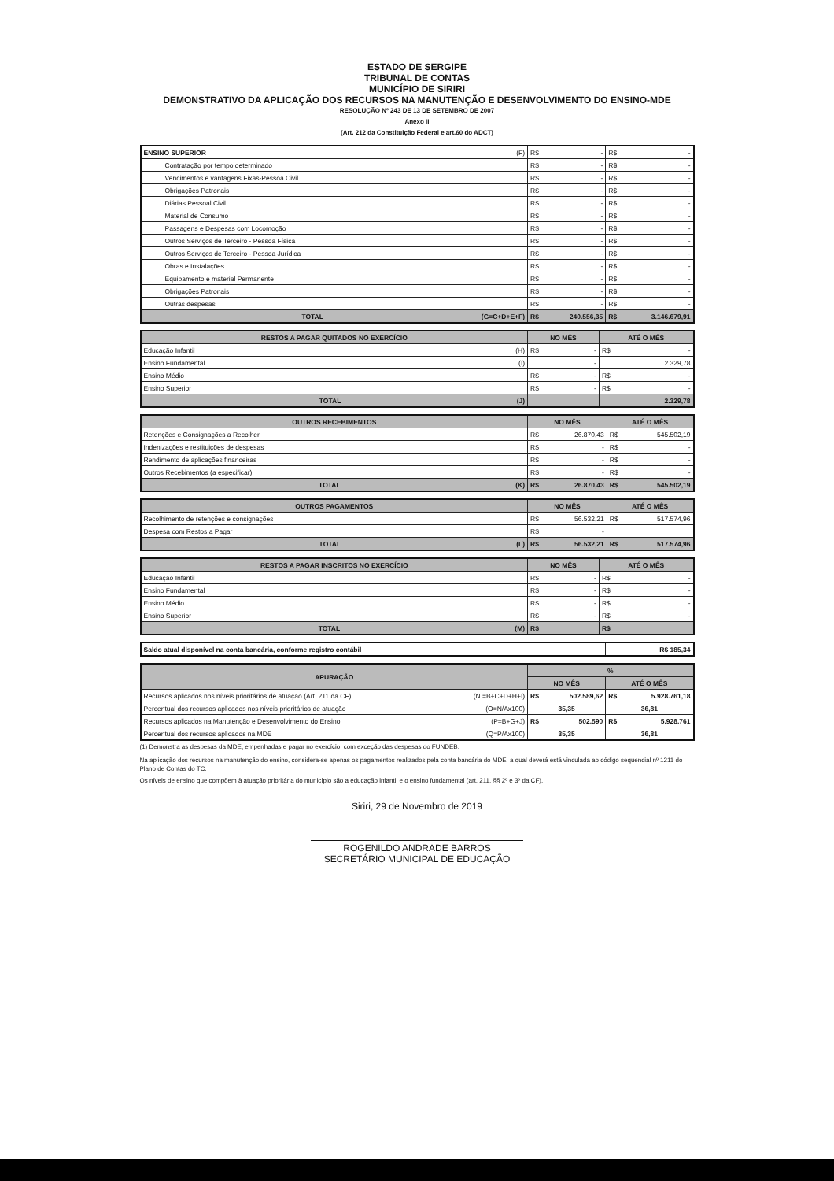ESTADO DE SERGIPE
TRIBUNAL DE CONTAS
MUNICÍPIO DE SIRIRI
DEMONSTRATIVO DA APLICAÇÃO DOS RECURSOS NA MANUTENÇÃO E DESENVOLVIMENTO DO ENSINO-MDE
RESOLUÇÃO Nº 243 DE 13 DE SETEMBRO DE 2007
Anexo II
(Art. 212 da Constituição Federal e art.60 do ADCT)
| ENSINO SUPERIOR (F) | R$ - | R$ - |
| Contratação por tempo determinado | R$ - | R$ - |
| Vencimentos e vantagens Fixas-Pessoa Civil | R$ - | R$ - |
| Obrigações Patronais | R$ - | R$ - |
| Diárias Pessoal Civil | R$ - | R$ - |
| Material de Consumo | R$ - | R$ - |
| Passagens e Despesas com Locomoção | R$ - | R$ - |
| Outros Serviços de Terceiro - Pessoa Física | R$ - | R$ - |
| Outros Serviços de Terceiro - Pessoa Jurídica | R$ - | R$ - |
| Obras e Instalações | R$ - | R$ - |
| Equipamento e material Permanente | R$ - | R$ - |
| Obrigações Patronais | R$ - | R$ - |
| Outras despesas | R$ - | R$ - |
| TOTAL (G=C+D+E+F) | R$ 240.556,35 | R$ 3.146.679,91 |
| RESTOS A PAGAR QUITADOS NO EXERCÍCIO | NO MÊS | ATÉ O MÊS |
| --- | --- | --- |
| Educação Infantil (H) | R$ - | R$ - |
| Ensino Fundamental (I) | - | 2.329,78 |
| Ensino Médio | R$ - | R$ - |
| Ensino Superior | R$ - | R$ - |
| TOTAL (J) | | 2.329,78 |
| OUTROS RECEBIMENTOS | NO MÊS | ATÉ O MÊS |
| --- | --- | --- |
| Retenções e Consignações a Recolher | R$ 26.870,43 | R$ 545.502,19 |
| Indenizações e restituições de despesas | R$ - | R$ - |
| Rendimento de aplicações financeiras | R$ - | R$ - |
| Outros Recebimentos (a especificar) | R$ - | R$ - |
| TOTAL (K) | R$ 26.870,43 | R$ 545.502,19 |
| OUTROS PAGAMENTOS | NO MÊS | ATÉ O MÊS |
| --- | --- | --- |
| Recolhimento de retenções e consignações | R$ 56.532,21 | R$ 517.574,96 |
| Despesa com Restos a Pagar | R$ - | |
| TOTAL (L) | R$ 56.532,21 | R$ 517.574,96 |
| RESTOS A PAGAR INSCRITOS NO EXERCÍCIO | NO MÊS | ATÉ O MÊS |
| --- | --- | --- |
| Educação Infantil | R$ - | R$ - |
| Ensino Fundamental | R$ - | R$ - |
| Ensino Médio | R$ - | R$ - |
| Ensino Superior | R$ - | R$ - |
| TOTAL (M) | R$ | R$ |
| Saldo atual disponível na conta bancária, conforme registro contábil | R$ 185,34 |
| APURAÇÃO | % | |
| --- | --- | --- |
| | NO MÊS | ATÉ O MÊS |
| Recursos aplicados nos níveis prioritários de atuação (Art. 211 da CF) (N =B+C+D+H+I) | R$ 502.589,62 | R$ 5.928.761,18 |
| Percentual dos recursos aplicados nos níveis prioritários de atuação (O=N/Ax100) | 35,35 | 36,81 |
| Recursos aplicados na Manutenção e Desenvolvimento do Ensino (P=B+G+J) | R$ 502.590 | R$ 5.928.761 |
| Percentual dos recursos aplicados na MDE (Q=P/Ax100) | 35,35 | 36,81 |
(1) Demonstra as despesas da MDE, empenhadas e pagar no exercício, com exceção das despesas do FUNDEB.
Na aplicação dos recursos na manutenção do ensino, considera-se apenas os pagamentos realizados pela conta bancária do MDE, a qual deverá está vinculada ao código sequencial nº 1211 do Plano de Contas do TC.
Os níveis de ensino que compõem à atuação prioritária do município são a educação infantil e o ensino fundamental (art. 211, §§ 2º e 3º da CF).
Siriri, 29 de Novembro de 2019
ROGENILDO ANDRADE BARROS
SECRETÁRIO MUNICIPAL DE EDUCAÇÃO